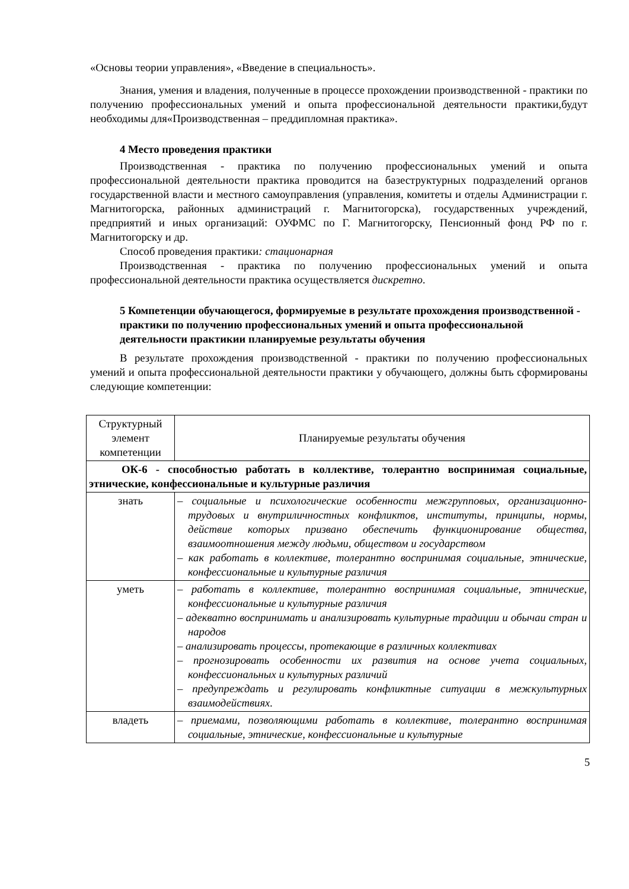«Основы теории управления», «Введение в специальность».
Знания, умения и владения, полученные в процессе прохождении производственной - практики по получению профессиональных умений и опыта профессиональной деятельности практики,будут необходимы для«Производственная – преддипломная практика».
4 Место проведения практики
Производственная - практика по получению профессиональных умений и опыта профессиональной деятельности практика проводится на базеструктурных подразделений органов государственной власти и местного самоуправления (управления, комитеты и отделы Администрации г. Магнитогорска, районных администраций г. Магнитогорска), государственных учреждений, предприятий и иных организаций: ОУФМС по Г. Магнитогорску, Пенсионный фонд РФ по г. Магнитогорску и др.
Способ проведения практики: стационарная
Производственная - практика по получению профессиональных умений и опыта профессиональной деятельности практика осуществляется дискретно.
5 Компетенции обучающегося, формируемые в результате прохождения производственной - практики по получению профессиональных умений и опыта профессиональной деятельности практикии планируемые результаты обучения
В результате прохождения производственной - практики по получению профессиональных умений и опыта профессиональной деятельности практики у обучающего, должны быть сформированы следующие компетенции:
| Структурный элемент компетенции | Планируемые результаты обучения |
| ОК-6 - способностью работать в коллективе, толерантно воспринимая социальные, этнические, конфессиональные и культурные различия | |
| знать | – социальные и психологические особенности межгрупповых, организационно-трудовых и внутриличностных конфликтов, институты, принципы, нормы, действие которых призвано обеспечить функционирование общества, взаимоотношения между людьми, обществом и государством – как работать в коллективе, толерантно воспринимая социальные, этнические, конфессиональные и культурные различия |
| уметь | – работать в коллективе, толерантно воспринимая социальные, этнические, конфессиональные и культурные различия – адекватно воспринимать и анализировать культурные традиции и обычаи стран и народов – анализировать процессы, протекающие в различных коллективах – прогнозировать особенности их развития на основе учета социальных, конфессиональных и культурных различий – предупреждать и регулировать конфликтные ситуации в межкультурных взаимодействиях. |
| владеть | – приемами, позволяющими работать в коллективе, толерантно воспринимая социальные, этнические, конфессиональные и культурные |
5